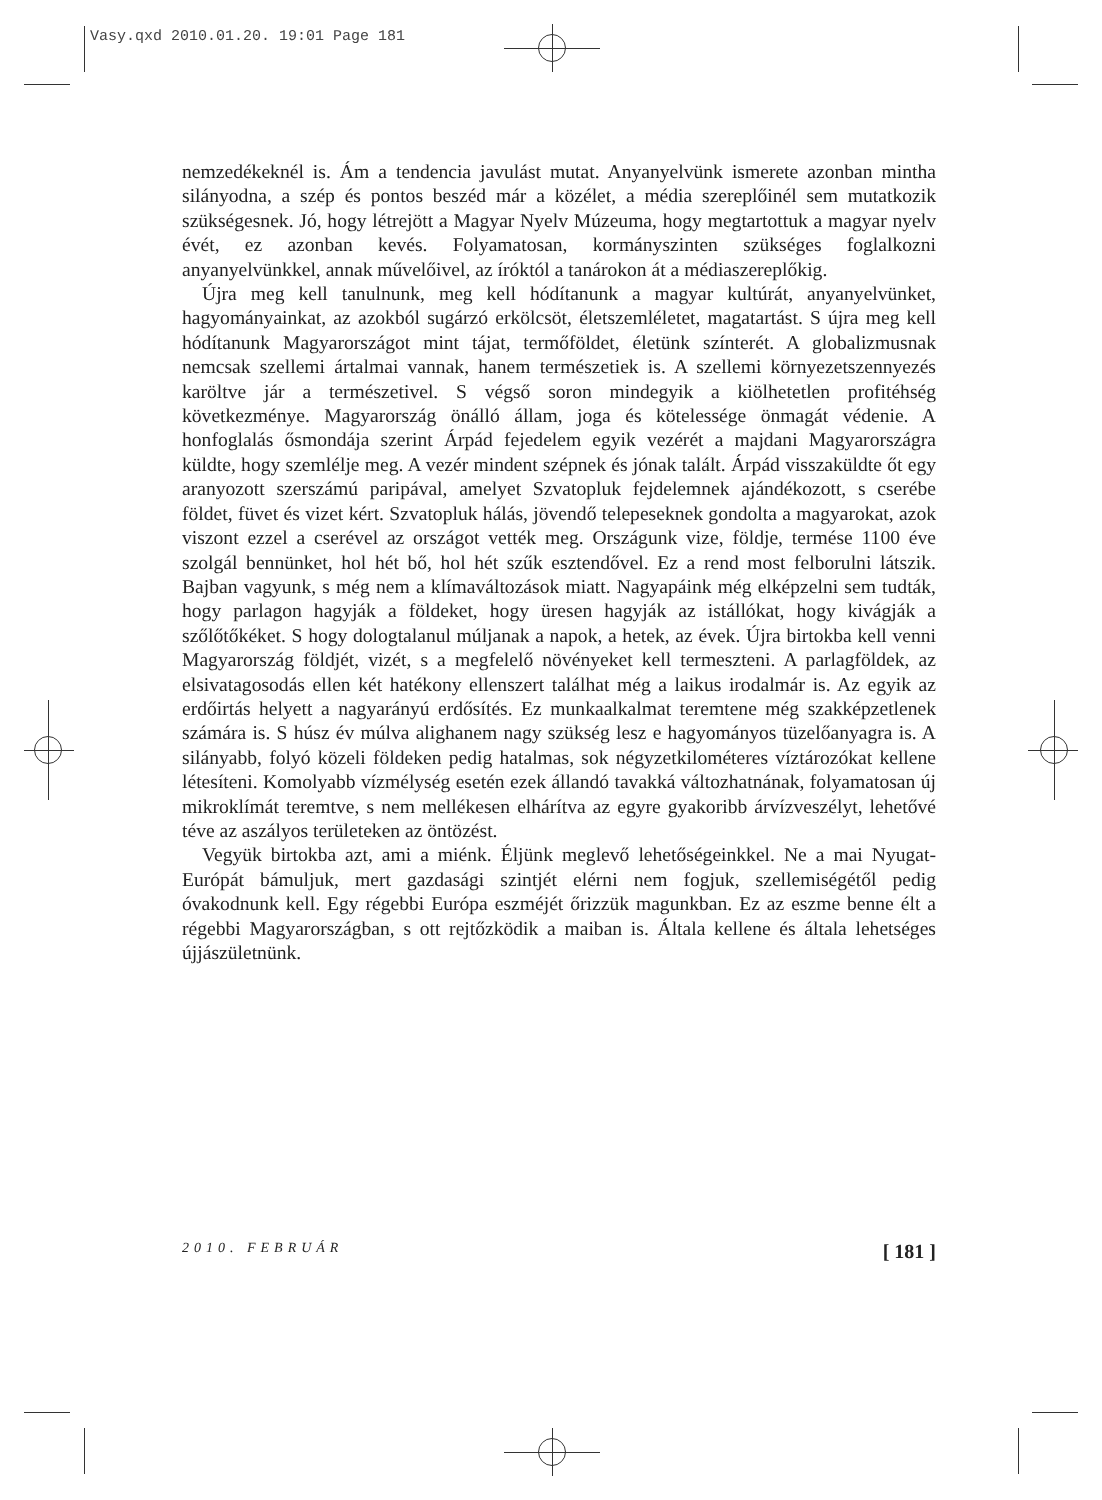Vasy.qxd 2010.01.20. 19:01 Page 181
nemzedékeknél is. Ám a tendencia javulást mutat. Anyanyelvünk ismerete azonban mintha silányodna, a szép és pontos beszéd már a közélet, a média szereplőinél sem mutatkozik szükségesnek. Jó, hogy létrejött a Magyar Nyelv Múzeuma, hogy megtartottuk a magyar nyelv évét, ez azonban kevés. Folyamatosan, kormányszinten szükséges foglalkozni anyanyelvünkkel, annak művelőivel, az íróktól a tanárokon át a médiaszereplőkig.
Újra meg kell tanulnunk, meg kell hódítanunk a magyar kultúrát, anyanyelvünket, hagyományainkat, az azokból sugárzó erkölcsöt, életszemléletet, magatartást. S újra meg kell hódítanunk Magyarországot mint tájat, termőföldet, életünk színterét. A globalizmusnak nemcsak szellemi ártalmai vannak, hanem természetiek is. A szellemi környezetszennyezés karöltve jár a természetivel. S végső soron mindegyik a kiölhetetlen profitéhség következménye. Magyarország önálló állam, joga és kötelessége önmagát védenie. A honfoglalás ősmondája szerint Árpád fejedelem egyik vezérét a majdani Magyarországra küldte, hogy szemlélje meg. A vezér mindent szépnek és jónak talált. Árpád visszaküldte őt egy aranyozott szerszámú paripával, amelyet Szvatopluk fejdelemnek ajándékozott, s cserébe földet, füvet és vizet kért. Szvatopluk hálás, jövendő telepeseknek gondolta a magyarokat, azok viszont ezzel a cserével az országot vették meg. Országunk vize, földje, termése 1100 éve szolgál bennünket, hol hét bő, hol hét szűk esztendővel. Ez a rend most felborulni látszik. Bajban vagyunk, s még nem a klímaváltozások miatt. Nagyapáink még elképzelni sem tudták, hogy parlagon hagyják a földeket, hogy üresen hagyják az istállókat, hogy kivágják a szőlőtőkéket. S hogy dologtalanul múljanak a napok, a hetek, az évek. Újra birtokba kell venni Magyarország földjét, vizét, s a megfelelő növényeket kell termeszteni. A parlagföldek, az elsivatagosodás ellen két hatékony ellenszert találhat még a laikus irodalmár is. Az egyik az erdőirtás helyett a nagyarányú erdősítés. Ez munkaalkalmat teremtene még szakképzetlenek számára is. S húsz év múlva alighanem nagy szükség lesz e hagyományos tüzelőanyagra is. A silányabb, folyó közeli földeken pedig hatalmas, sok négyzetkilométeres víztározókat kellene létesíteni. Komolyabb vízmélység esetén ezek állandó tavakká változhatnának, folyamatosan új mikroklímát teremtve, s nem mellékesen elhárítva az egyre gyakoribb árvízveszélyt, lehetővé téve az aszályos területeken az öntözést.
Vegyük birtokba azt, ami a miénk. Éljünk meglevő lehetőségeinkkel. Ne a mai Nyugat-Európát bámuljuk, mert gazdasági szintjét elérni nem fogjuk, szellemiségétől pedig óvakodnunk kell. Egy régebbi Európa eszméjét őrizzük magunkban. Ez az eszme benne élt a régebbi Magyarországban, s ott rejtőzködik a maiban is. Általa kellene és általa lehetséges újjászületnünk.
2010. FEBRUÁR [ 181 ]